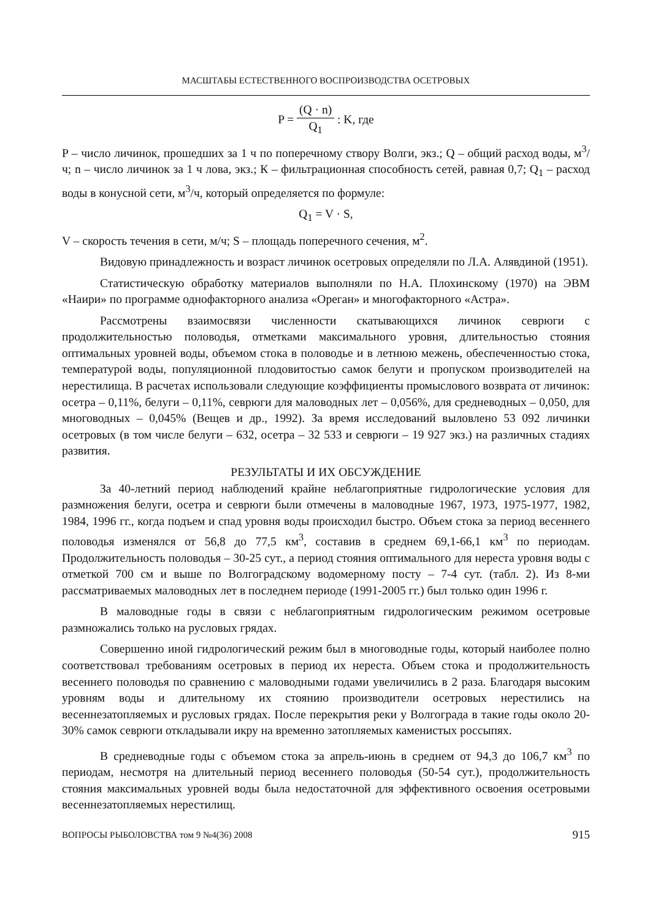МАСШТАБЫ ЕСТЕСТВЕННОГО ВОСПРОИЗВОДСТВА ОСЕТРОВЫХ
P = (Q · n) Q<sub>1</sub> : K, где
P – число личинок, прошедших за 1 ч по поперечному створу Волги, экз.; Q – общий расход воды, м<sup>3</sup>/ч; n – число личинок за 1 ч лова, экз.; К – фильтрационная способность сетей, равная 0,7; Q<sub>1</sub> – расход воды в конусной сети, м<sup>3</sup>/ч, который определяется по формуле:
Q<sub>1</sub> = V · S,
V – скорость течения в сети, м/ч; S – площадь поперечного сечения, м<sup>2</sup>.
Видовую принадлежность и возраст личинок осетровых определяли по Л.А. Алявдиной (1951).
Статистическую обработку материалов выполняли по Н.А. Плохинскому (1970) на ЭВМ «Наири» по программе однофакторного анализа «Ореган» и многофакторного «Астра».
Рассмотрены взаимосвязи численности скатывающихся личинок севрюги с продолжительностью половодья, отметками максимального уровня, длительностью стояния оптимальных уровней воды, объемом стока в половодье и в летнюю межень, обеспеченностью стока, температурой воды, популяционной плодовитостью самок белуги и пропуском производителей на нерестилища. В расчетах использовали следующие коэффициенты промыслового возврата от личинок: осетра – 0,11%, белуги – 0,11%, севрюги для маловодных лет – 0,056%, для средневодных – 0,050, для многоводных – 0,045% (Вещев и др., 1992). За время исследований выловлено 53 092 личинки осетровых (в том числе белуги – 632, осетра – 32 533 и севрюги – 19 927 экз.) на различных стадиях развития.
РЕЗУЛЬТАТЫ И ИХ ОБСУЖДЕНИЕ
За 40-летний период наблюдений крайне неблагоприятные гидрологические условия для размножения белуги, осетра и севрюги были отмечены в маловодные 1967, 1973, 1975-1977, 1982, 1984, 1996 гг., когда подъем и спад уровня воды происходил быстро. Объем стока за период весеннего половодья изменялся от 56,8 до 77,5 км<sup>3</sup>, составив в среднем 69,1-66,1 км<sup>3</sup> по периодам. Продолжительность половодья – 30-25 сут., а период стояния оптимального для нереста уровня воды с отметкой 700 см и выше по Волгоградскому водомерному посту – 7-4 сут. (табл. 2). Из 8-ми рассматриваемых маловодных лет в последнем периоде (1991-2005 гг.) был только один 1996 г.
В маловодные годы в связи с неблагоприятным гидрологическим режимом осетровые размножались только на русловых грядах.
Совершенно иной гидрологический режим был в многоводные годы, который наиболее полно соответствовал требованиям осетровых в период их нереста. Объем стока и продолжительность весеннего половодья по сравнению с маловодными годами увеличились в 2 раза. Благодаря высоким уровням воды и длительному их стоянию производители осетровых нерестились на весеннезатопляемых и русловых грядах. После перекрытия реки у Волгограда в такие годы около 20-30% самок севрюги откладывали икру на временно затопляемых каменистых россыпях.
В средневодные годы с объемом стока за апрель-июнь в среднем от 94,3 до 106,7 км<sup>3</sup> по периодам, несмотря на длительный период весеннего половодья (50-54 сут.), продолжительность стояния максимальных уровней воды была недостаточной для эффективного освоения осетровыми весеннезатопляемых нерестилищ.
ВОПРОСЫ РЫБОЛОВСТВА том 9 №4(36) 2008 915